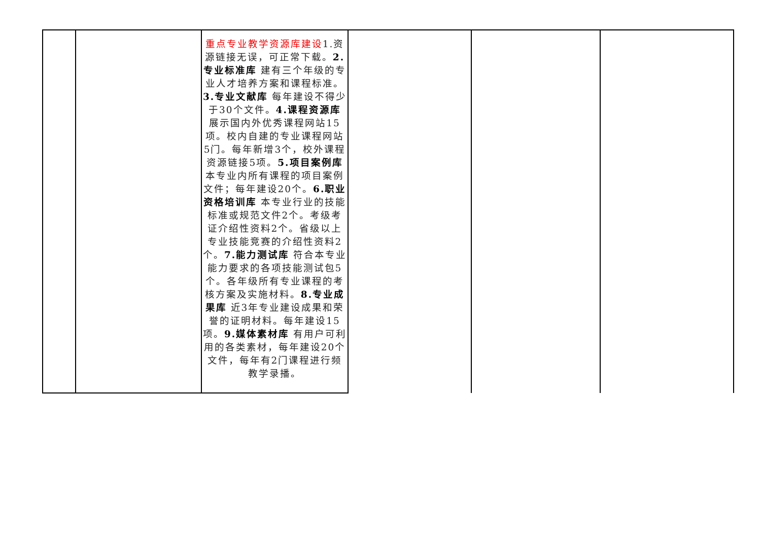| | | 重点专业教学资源库建设 1.资源链接无误，可正常下载。 2.专业标准库 建有三个年级的专业人才培养方案和课程标准。 3.专业文献库 每年建设不得少于30个文件。 4.课程资源库 展示国内外优秀课程网站15项。校内自建的专业课程网站5门。每年新增3个，校外课程资源链接5项。 5.项目案例库 本专业内所有课程的项目案例文件；每年建设20个。 6.职业资格培训库 本专业行业的技能标准或规范文件2个。考级考证介绍性资料2个。省级以上专业技能竞赛的介绍性资料2个。 7.能力测试库 符合本专业能力要求的各项技能测试包5个。各年级所有专业课程的考核方案及实施材料。 8.专业成果库 近3年专业建设成果和荣誉的证明材料。每年建设15项。 9.媒体素材库 有用户可利用的各类素材，每年建设20个文件，每年有2门课程进行频教学录播。 | | | |